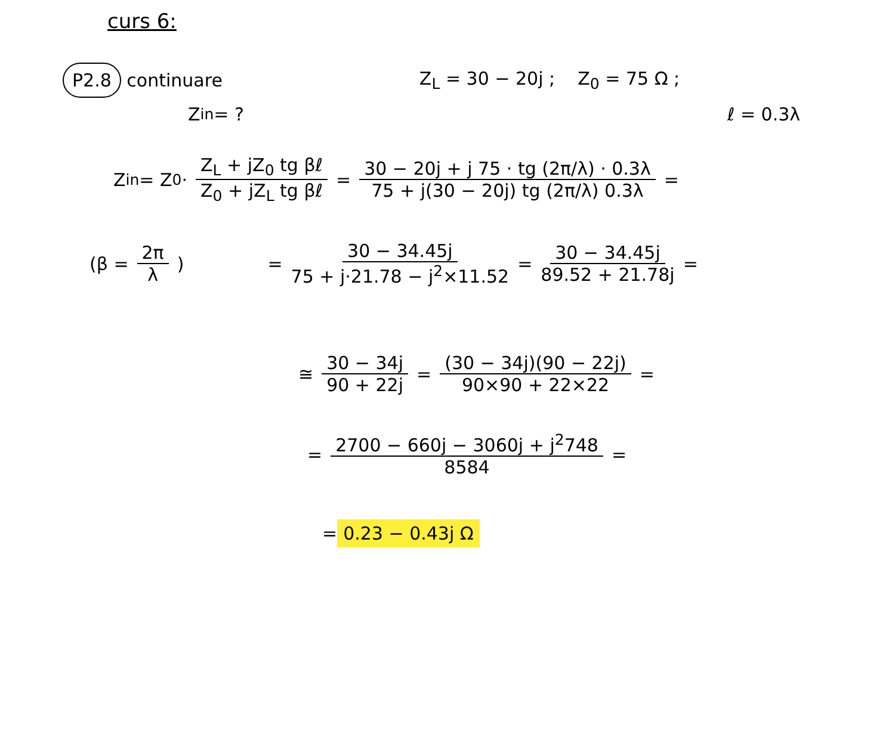curs 6:
P2.8 continuare Z<sub>L</sub> = 30 − 20j ; Z<sub>0</sub> = 75 Ω ;
Z<sub>in</sub> = ? ℓ = 0.3λ
Z<sub>in</sub> = Z<sub>0</sub> · Z<sub>L</sub> + jZ<sub>0</sub> tg βℓ Z<sub>0</sub> + jZ<sub>L</sub> tg βℓ = 30 − 20j + j 75 · tg (2π/λ) · 0.3λ 75 + j(30 − 20j) tg (2π/λ) 0.3λ =
(β = 2π λ) = 30 − 34.45j 75 + j·21.78 − j<sup>2</sup>×11.52 = 30 − 34.45j 89.52 + 21.78j =
≅ 30 − 34j 90 + 22j = (30 − 34j)(90 − 22j) 90×90 + 22×22 =
= 2700 − 660j − 3060j + j<sup>2</sup>748 8584 =
= 0.23 − 0.43j Ω